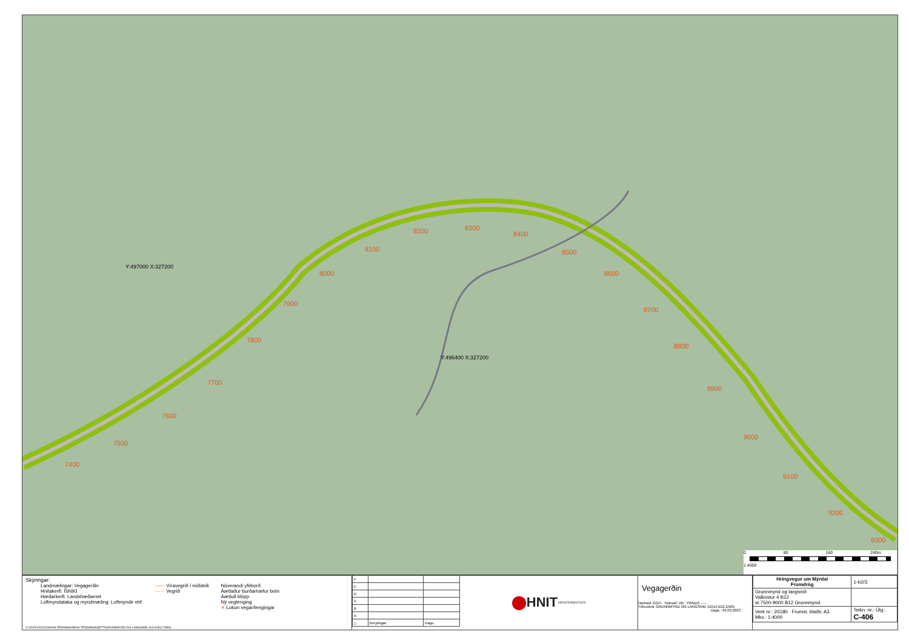7400
7500
7600
7700
7800
7900
8000
8100
8200 8300
8400
8500
8600
8700
8800
8900
9000
9100
9200
9300
Y:497000 X:327200
Y:496400 X:327200
0 80 160 240m
1:4000
Skýringar:
Landmælingar: Vegagerðin
Hnitakerfi: ÍSN93
Hæðarkerfi: Landshæðarnet
Loftmyndataka og myndmæling: Loftmyndir ehf.
—— Víravegrið í miðdeili
—— Vegrið
Núverandi yfirborð
Áætlaður burðarhæfur botn
Áætluð klöpp
Ný vegtenging
✕ Lokun vegar/tengingar
V:\2020\1XX\20180\08-TEIKNINGAR\06-TEIKNINGASETT\GRUNNMYND OG LANGSNIÐ 1101A B12.DWG
| F | | |
| E | | |
| D | | |
| C | | |
| B | | |
| A | | |
| △ | Breytingar: | Dags.: |
⬤ HNIT VERKFRÆÐISTOFA
Vegagerðin
Hannað: GGH Teiknað: VB Yfirfarið: ----
Tölvuskrá: GRUNNMYND OG LANGSNIÐ 1101A B12.DWG
Dags.: 29.03.2023
| Hringvegur um Mýrdal Frumdrög | 1-b2/3 |
| Grunnmynd og langsnið Valkostur 4 B12 st.7500-9000 B12 Grunnmynd | |
| Verk nr.: 20180 Frumst. blaðs: A3 Mkv.: 1:4000 | Teikn. nr.: Útg.: C-406 |